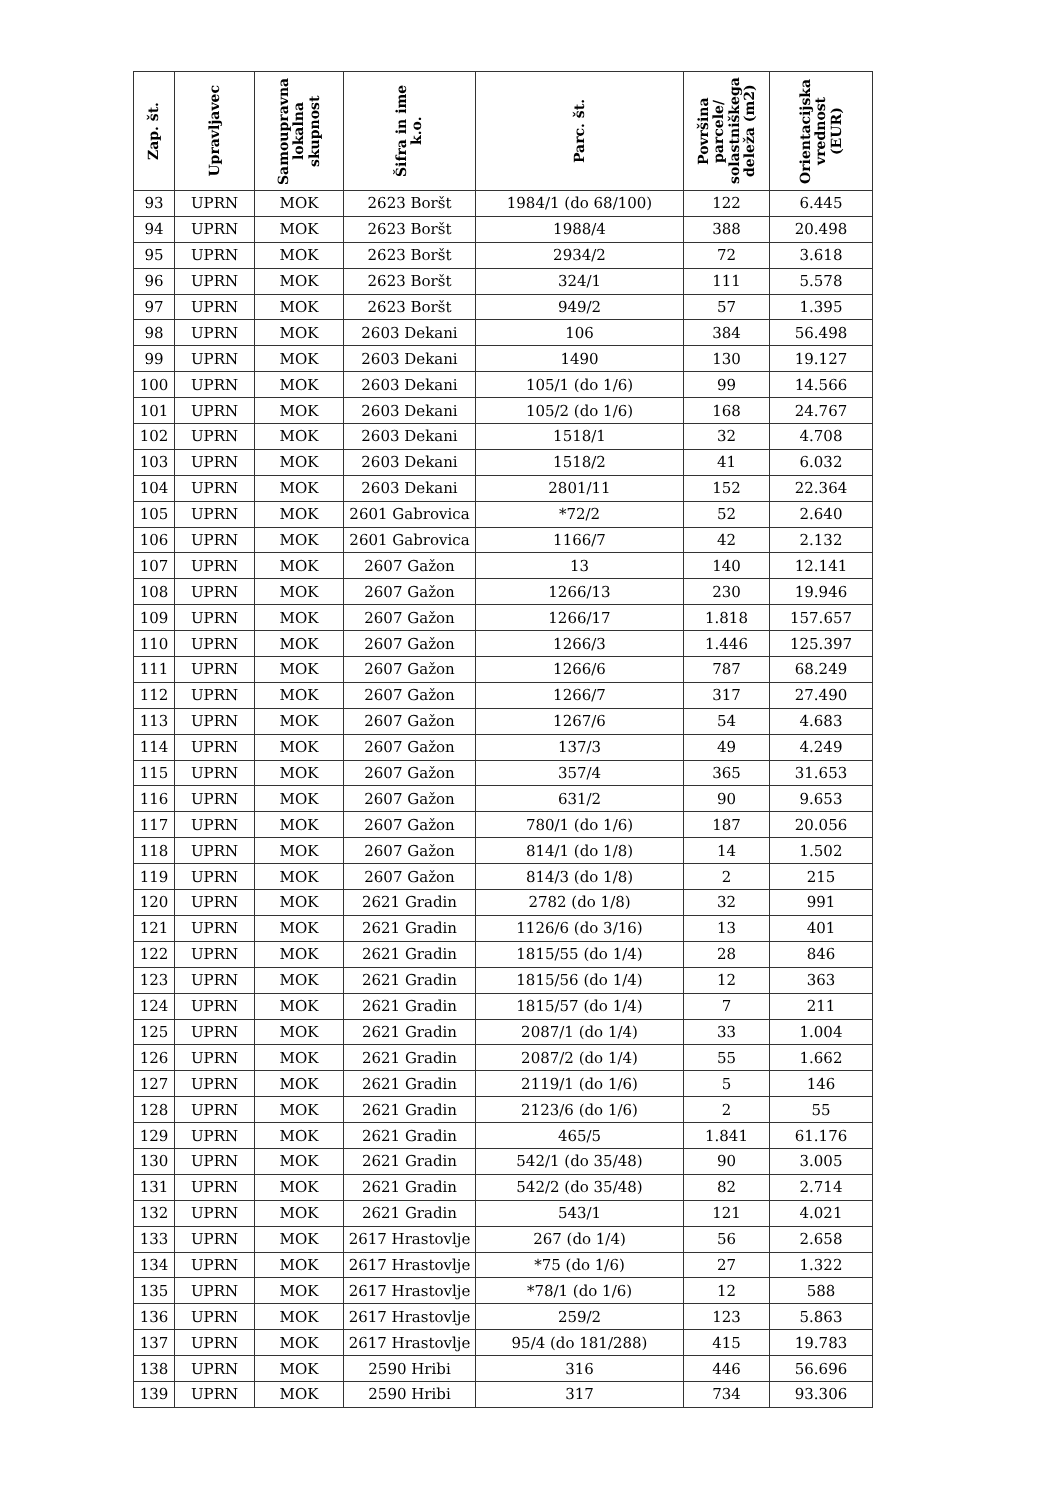| Zap. št. | Upravljavec | Samoupravna lokalna skupnost | Šifra in ime k.o. | Parc. št. | Površina parcele/ solastniškega deleža (m2) | Orientacijska vrednost (EUR) |
| --- | --- | --- | --- | --- | --- | --- |
| 93 | UPRN | MOK | 2623 Boršt | 1984/1 (do 68/100) | 122 | 6.445 |
| 94 | UPRN | MOK | 2623 Boršt | 1988/4 | 388 | 20.498 |
| 95 | UPRN | MOK | 2623 Boršt | 2934/2 | 72 | 3.618 |
| 96 | UPRN | MOK | 2623 Boršt | 324/1 | 111 | 5.578 |
| 97 | UPRN | MOK | 2623 Boršt | 949/2 | 57 | 1.395 |
| 98 | UPRN | MOK | 2603 Dekani | 106 | 384 | 56.498 |
| 99 | UPRN | MOK | 2603 Dekani | 1490 | 130 | 19.127 |
| 100 | UPRN | MOK | 2603 Dekani | 105/1 (do 1/6) | 99 | 14.566 |
| 101 | UPRN | MOK | 2603 Dekani | 105/2 (do 1/6) | 168 | 24.767 |
| 102 | UPRN | MOK | 2603 Dekani | 1518/1 | 32 | 4.708 |
| 103 | UPRN | MOK | 2603 Dekani | 1518/2 | 41 | 6.032 |
| 104 | UPRN | MOK | 2603 Dekani | 2801/11 | 152 | 22.364 |
| 105 | UPRN | MOK | 2601 Gabrovica | *72/2 | 52 | 2.640 |
| 106 | UPRN | MOK | 2601 Gabrovica | 1166/7 | 42 | 2.132 |
| 107 | UPRN | MOK | 2607 Gažon | 13 | 140 | 12.141 |
| 108 | UPRN | MOK | 2607 Gažon | 1266/13 | 230 | 19.946 |
| 109 | UPRN | MOK | 2607 Gažon | 1266/17 | 1.818 | 157.657 |
| 110 | UPRN | MOK | 2607 Gažon | 1266/3 | 1.446 | 125.397 |
| 111 | UPRN | MOK | 2607 Gažon | 1266/6 | 787 | 68.249 |
| 112 | UPRN | MOK | 2607 Gažon | 1266/7 | 317 | 27.490 |
| 113 | UPRN | MOK | 2607 Gažon | 1267/6 | 54 | 4.683 |
| 114 | UPRN | MOK | 2607 Gažon | 137/3 | 49 | 4.249 |
| 115 | UPRN | MOK | 2607 Gažon | 357/4 | 365 | 31.653 |
| 116 | UPRN | MOK | 2607 Gažon | 631/2 | 90 | 9.653 |
| 117 | UPRN | MOK | 2607 Gažon | 780/1 (do 1/6) | 187 | 20.056 |
| 118 | UPRN | MOK | 2607 Gažon | 814/1 (do 1/8) | 14 | 1.502 |
| 119 | UPRN | MOK | 2607 Gažon | 814/3 (do 1/8) | 2 | 215 |
| 120 | UPRN | MOK | 2621 Gradin | 2782 (do 1/8) | 32 | 991 |
| 121 | UPRN | MOK | 2621 Gradin | 1126/6 (do 3/16) | 13 | 401 |
| 122 | UPRN | MOK | 2621 Gradin | 1815/55 (do 1/4) | 28 | 846 |
| 123 | UPRN | MOK | 2621 Gradin | 1815/56 (do 1/4) | 12 | 363 |
| 124 | UPRN | MOK | 2621 Gradin | 1815/57 (do 1/4) | 7 | 211 |
| 125 | UPRN | MOK | 2621 Gradin | 2087/1 (do 1/4) | 33 | 1.004 |
| 126 | UPRN | MOK | 2621 Gradin | 2087/2 (do 1/4) | 55 | 1.662 |
| 127 | UPRN | MOK | 2621 Gradin | 2119/1 (do 1/6) | 5 | 146 |
| 128 | UPRN | MOK | 2621 Gradin | 2123/6 (do 1/6) | 2 | 55 |
| 129 | UPRN | MOK | 2621 Gradin | 465/5 | 1.841 | 61.176 |
| 130 | UPRN | MOK | 2621 Gradin | 542/1 (do 35/48) | 90 | 3.005 |
| 131 | UPRN | MOK | 2621 Gradin | 542/2 (do 35/48) | 82 | 2.714 |
| 132 | UPRN | MOK | 2621 Gradin | 543/1 | 121 | 4.021 |
| 133 | UPRN | MOK | 2617 Hrastovlje | 267 (do 1/4) | 56 | 2.658 |
| 134 | UPRN | MOK | 2617 Hrastovlje | *75 (do 1/6) | 27 | 1.322 |
| 135 | UPRN | MOK | 2617 Hrastovlje | *78/1 (do 1/6) | 12 | 588 |
| 136 | UPRN | MOK | 2617 Hrastovlje | 259/2 | 123 | 5.863 |
| 137 | UPRN | MOK | 2617 Hrastovlje | 95/4 (do 181/288) | 415 | 19.783 |
| 138 | UPRN | MOK | 2590 Hribi | 316 | 446 | 56.696 |
| 139 | UPRN | MOK | 2590 Hribi | 317 | 734 | 93.306 |